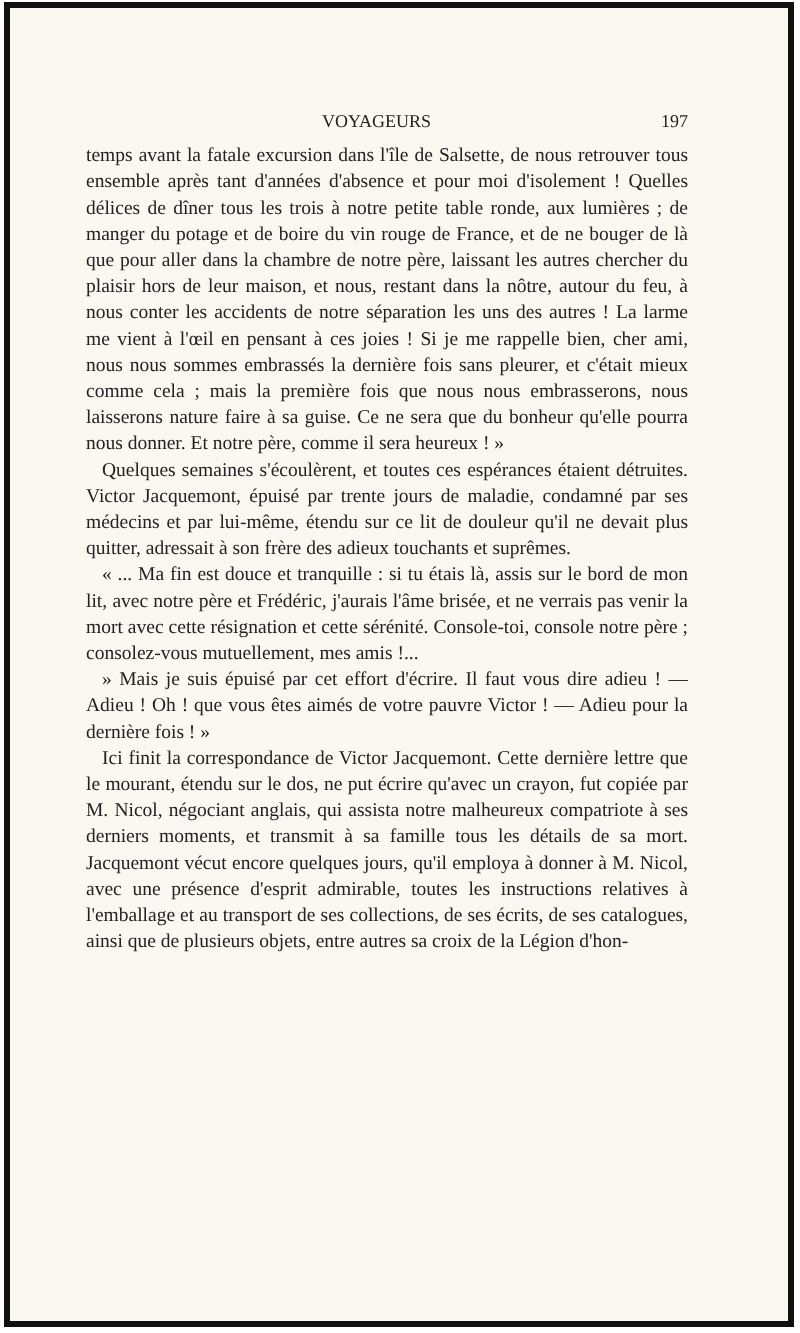VOYAGEURS 197
temps avant la fatale excursion dans l'île de Salsette, de nous retrouver tous ensemble après tant d'années d'absence et pour moi d'isolement ! Quelles délices de dîner tous les trois à notre petite table ronde, aux lumières ; de manger du potage et de boire du vin rouge de France, et de ne bouger de là que pour aller dans la chambre de notre père, laissant les autres chercher du plaisir hors de leur maison, et nous, restant dans la nôtre, autour du feu, à nous conter les accidents de notre séparation les uns des autres ! La larme me vient à l'œil en pensant à ces joies ! Si je me rappelle bien, cher ami, nous nous sommes embrassés la dernière fois sans pleurer, et c'était mieux comme cela ; mais la première fois que nous nous embrasserons, nous laisserons nature faire à sa guise. Ce ne sera que du bonheur qu'elle pourra nous donner. Et notre père, comme il sera heureux ! »
Quelques semaines s'écoulèrent, et toutes ces espérances étaient détruites. Victor Jacquemont, épuisé par trente jours de maladie, condamné par ses médecins et par lui-même, étendu sur ce lit de douleur qu'il ne devait plus quitter, adressait à son frère des adieux touchants et suprêmes.
« ... Ma fin est douce et tranquille : si tu étais là, assis sur le bord de mon lit, avec notre père et Frédéric, j'aurais l'âme brisée, et ne verrais pas venir la mort avec cette résignation et cette sérénité. Console-toi, console notre père ; consolez-vous mutuellement, mes amis !...
» Mais je suis épuisé par cet effort d'écrire. Il faut vous dire adieu ! — Adieu ! Oh ! que vous êtes aimés de votre pauvre Victor ! — Adieu pour la dernière fois ! »
Ici finit la correspondance de Victor Jacquemont. Cette dernière lettre que le mourant, étendu sur le dos, ne put écrire qu'avec un crayon, fut copiée par M. Nicol, négociant anglais, qui assista notre malheureux compatriote à ses derniers moments, et transmit à sa famille tous les détails de sa mort. Jacquemont vécut encore quelques jours, qu'il employa à donner à M. Nicol, avec une présence d'esprit admirable, toutes les instructions relatives à l'emballage et au transport de ses collections, de ses écrits, de ses catalogues, ainsi que de plusieurs objets, entre autres sa croix de la Légion d'hon-